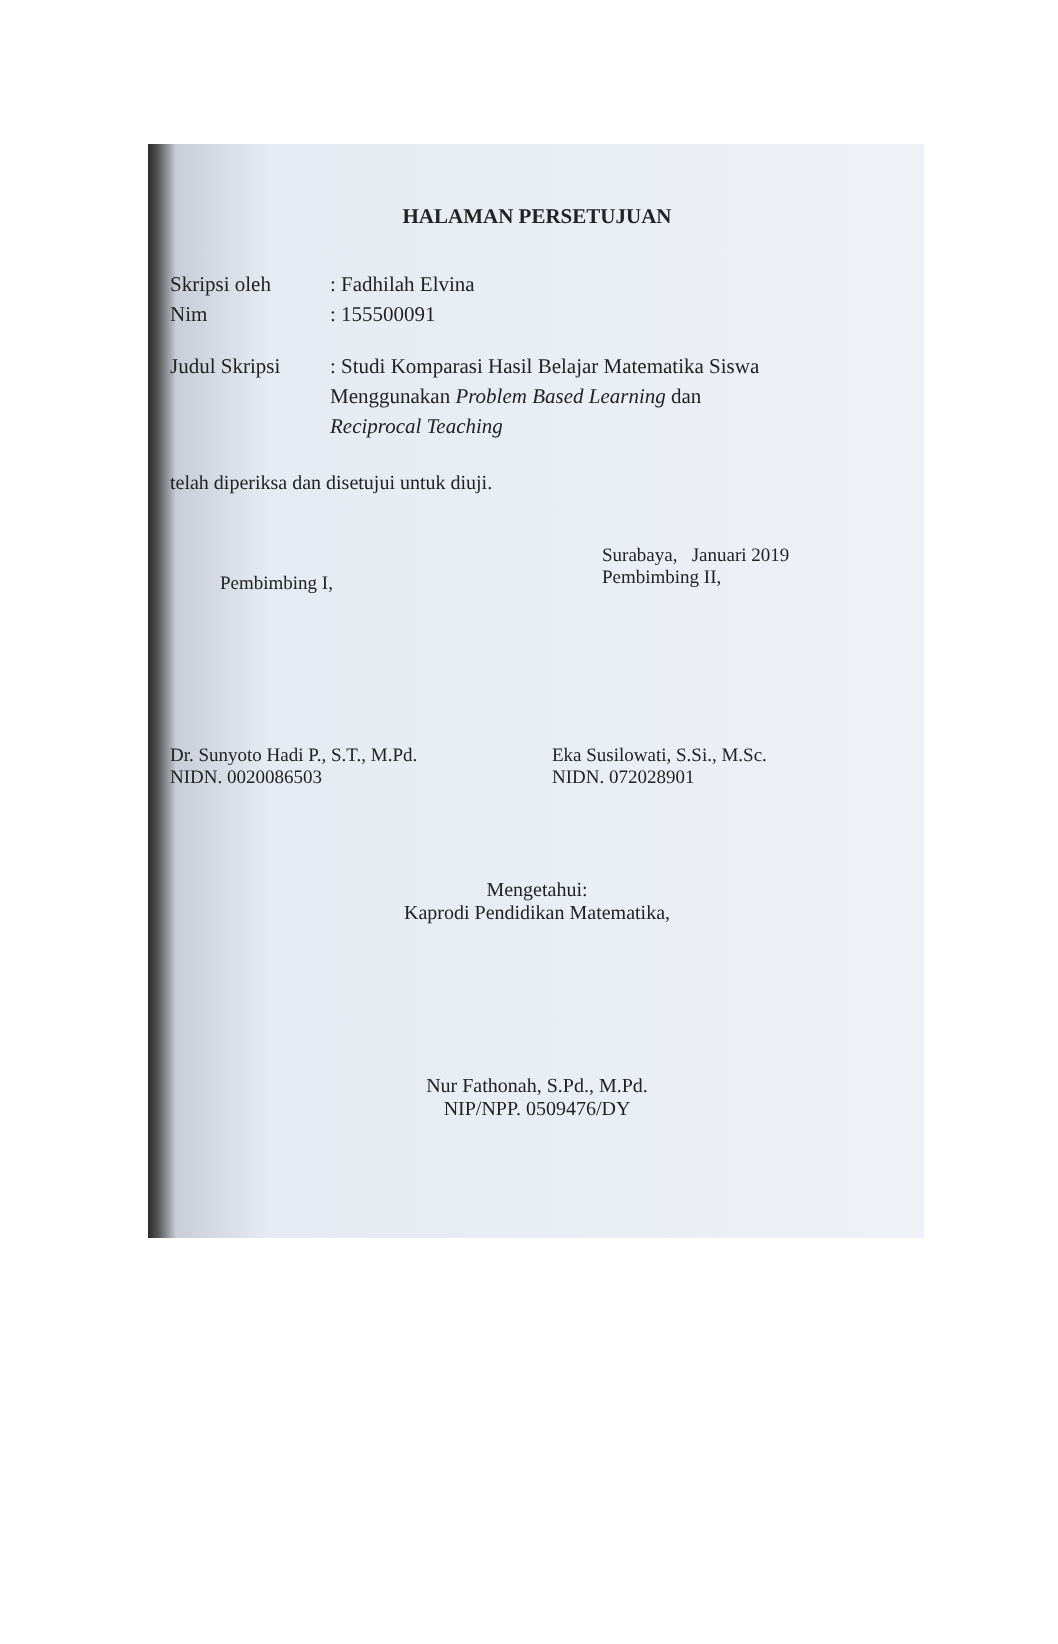HALAMAN PERSETUJUAN
Skripsi oleh : Fadhilah Elvina
Nim : 155500091
Judul Skripsi
: Studi Komparasi Hasil Belajar Matematika Siswa
Menggunakan Problem Based Learning dan
Reciprocal Teaching
telah diperiksa dan disetujui untuk diuji.
Pembimbing I,
Surabaya, Januari 2019
Pembimbing II,
Dr. Sunyoto Hadi P., S.T., M.Pd.
NIDN. 0020086503
Eka Susilowati, S.Si., M.Sc.
NIDN. 072028901
Mengetahui:
Kaprodi Pendidikan Matematika,
Nur Fathonah, S.Pd., M.Pd.
NIP/NPP. 0509476/DY